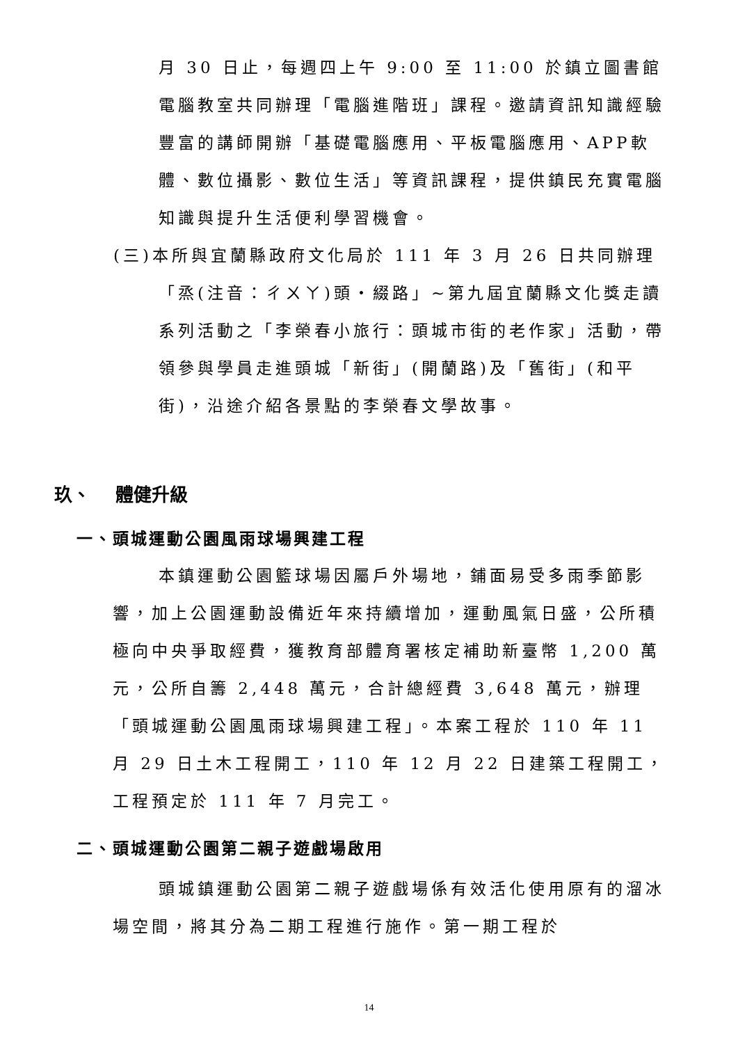月 30 日止，每週四上午 9:00 至 11:00 於鎮立圖書館電腦教室共同辦理「電腦進階班」課程。邀請資訊知識經驗豐富的講師開辦「基礎電腦應用、平板電腦應用、APP軟體、數位攝影、數位生活」等資訊課程，提供鎮民充實電腦知識與提升生活便利學習機會。
(三)本所與宜蘭縣政府文化局於 111 年 3 月 26 日共同辦理「烝(注音：ㄔㄨㄚ)頭‧綴路」~第九屆宜蘭縣文化獎走讀系列活動之「李榮春小旅行：頭城市街的老作家」活動，帶領參與學員走進頭城「新街」(開蘭路)及「舊街」(和平街)，沿途介紹各景點的李榮春文學故事。
玖、 體健升級
一、頭城運動公園風雨球場興建工程
本鎮運動公園籃球場因屬戶外場地，鋪面易受多雨季節影響，加上公園運動設備近年來持續增加，運動風氣日盛，公所積極向中央爭取經費，獲教育部體育署核定補助新臺幣 1,200 萬元，公所自籌 2,448 萬元，合計總經費 3,648 萬元，辦理「頭城運動公園風雨球場興建工程」。本案工程於 110 年 11 月 29 日土木工程開工，110 年 12 月 22 日建築工程開工，工程預定於 111 年 7 月完工。
二、頭城運動公園第二親子遊戲場啟用
頭城鎮運動公園第二親子遊戲場係有效活化使用原有的溜冰場空間，將其分為二期工程進行施作。第一期工程於
14